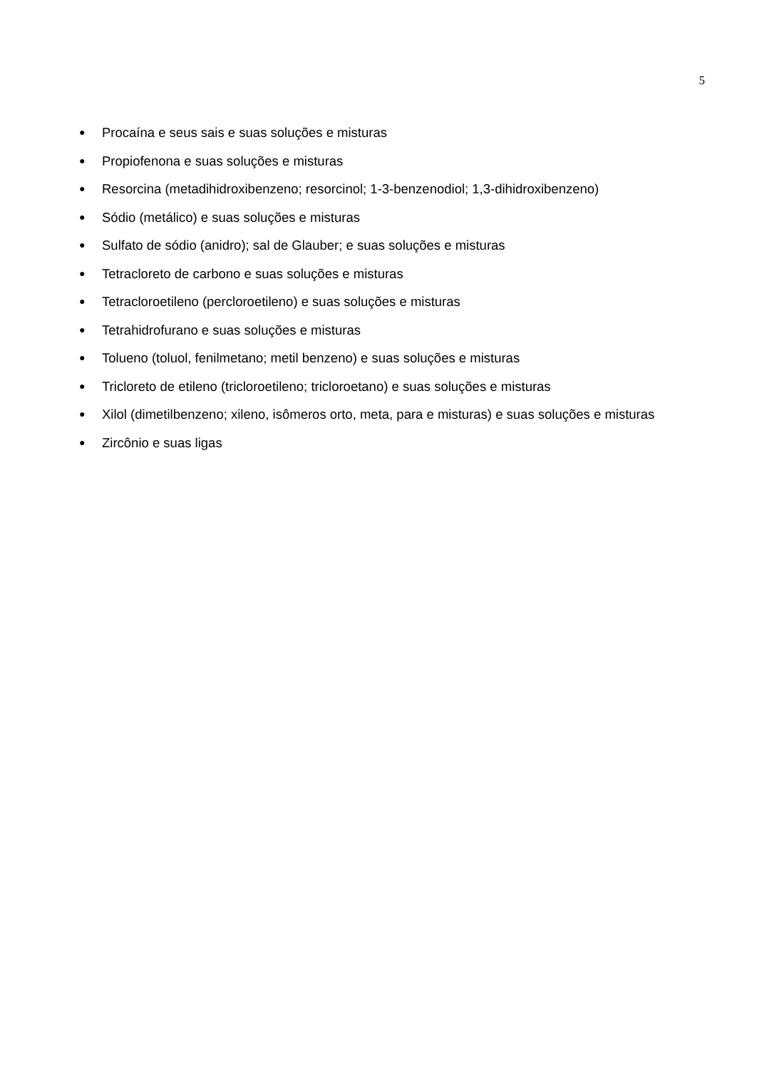5
● Procaína e seus sais e suas soluções e misturas
● Propiofenona e suas soluções e misturas
● Resorcina (metadihidroxibenzeno; resorcinol; 1-3-benzenodiol; 1,3-dihidroxibenzeno)
● Sódio (metálico) e suas soluções e misturas
● Sulfato de sódio (anidro); sal de Glauber; e suas soluções e misturas
● Tetracloreto de carbono e suas soluções e misturas
● Tetracloroetileno (percloroetileno) e suas soluções e misturas
● Tetrahidrofurano e suas soluções e misturas
● Tolueno (toluol, fenilmetano; metil benzeno) e suas soluções e misturas
● Tricloreto de etileno (tricloroetileno; tricloroetano) e suas soluções e misturas
● Xilol (dimetilbenzeno; xileno, isômeros orto, meta, para e misturas) e suas soluções e misturas
● Zircônio e suas ligas